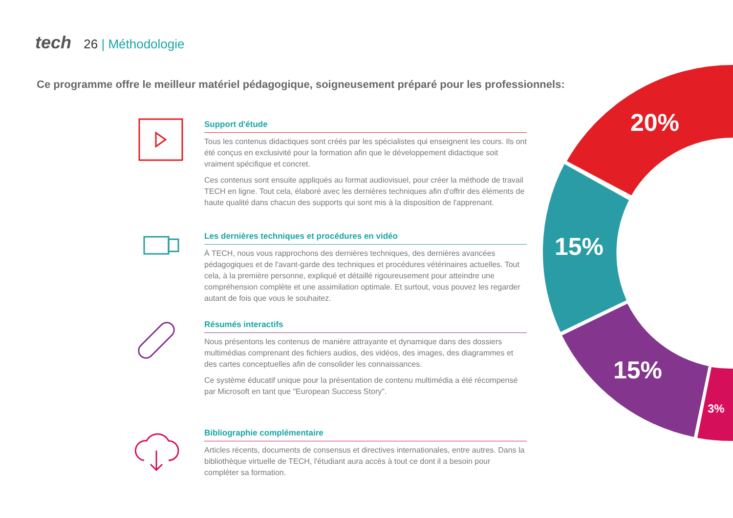tech 26 | Méthodologie
Ce programme offre le meilleur matériel pédagogique, soigneusement préparé pour les professionnels:
Support d'étude
Tous les contenus didactiques sont créés par les spécialistes qui enseignent les cours. Ils ont été conçus en exclusivité pour la formation afin que le développement didactique soit vraiment spécifique et concret.
Ces contenus sont ensuite appliqués au format audiovisuel, pour créer la méthode de travail TECH en ligne. Tout cela, élaboré avec les dernières techniques afin d'offrir des éléments de haute qualité dans chacun des supports qui sont mis à la disposition de l'apprenant.
Les dernières techniques et procédures en vidéo
À TECH, nous vous rapprochons des dernières techniques, des dernières avancées pédagogiques et de l'avant-garde des techniques et procédures vétérinaires actuelles. Tout cela, à la première personne, expliqué et détaillé rigoureusement pour atteindre une compréhension complète et une assimilation optimale. Et surtout, vous pouvez les regarder autant de fois que vous le souhaitez.
Résumés interactifs
Nous présentons les contenus de manière attrayante et dynamique dans des dossiers multimédias comprenant des fichiers audios, des vidéos, des images, des diagrammes et des cartes conceptuelles afin de consolider les connaissances.
Ce système éducatif unique pour la présentation de contenu multimédia a été récompensé par Microsoft en tant que "European Success Story".
Bibliographie complémentaire
Articles récents, documents de consensus et directives internationales, entre autres. Dans la bibliothèque virtuelle de TECH, l'étudiant aura accès à tout ce dont il a besoin pour compléter sa formation.
20%
15%
15%
3%